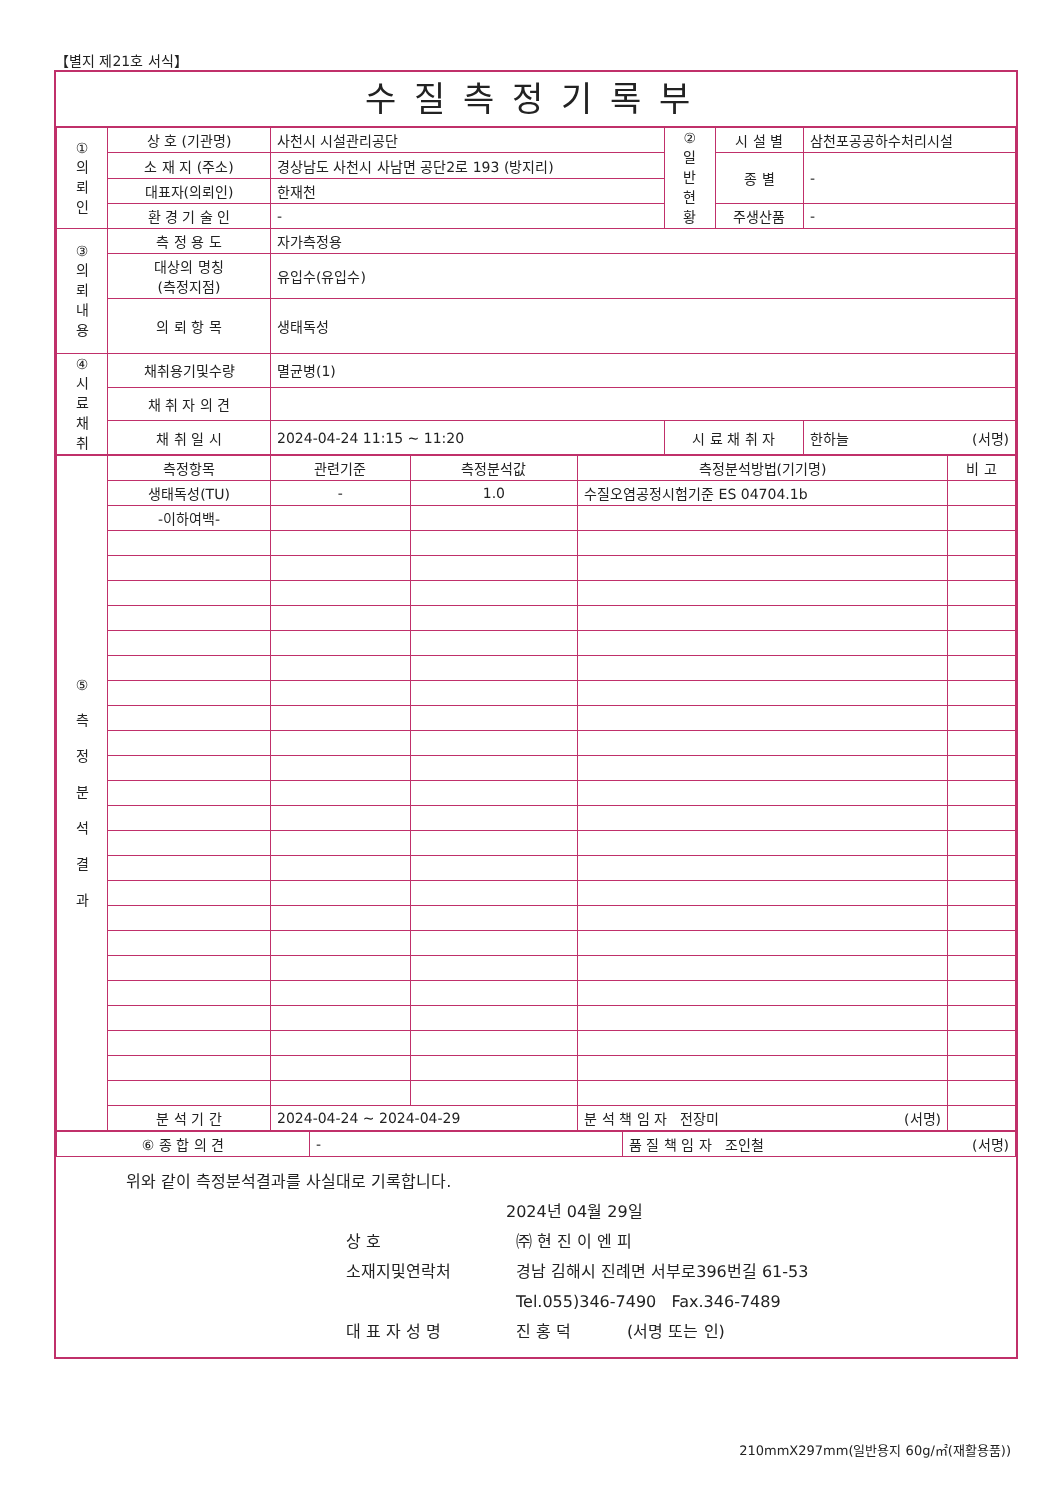【별지 제21호 서식】
수질측정기록부
| ① 의 뢰 인 | 상 호 (기관명) | 사천시 시설관리공단 | ② 일 반 현 황 | 시 설 별 | 삼천포공공하수처리시설 |
| | 소 재 지 (주소) | 경상남도 사천시 사남면 공단2로 193 (방지리) | | 종 별 | - |
| | 대표자(의뢰인) | 한재천 | | | |
| | 환 경 기 술 인 | - | | 주생산품 | - |
| ③ 의 뢰 내 용 | 측 정 용 도 | 자가측정용 | | | |
| | 대상의 명칭 (측정지점) | 유입수(유입수) | | | |
| | 의 뢰 항 목 | 생태독성 | | | |
| ④ 시 료 채 취 | 채취용기및수량 | 멸균병(1) | | | |
| | 채 취 자 의 견 | | | | |
| | 채 취 일 시 | 2024-04-24 11:15 ~ 11:20 | 시 료 채 취 자 | | 한하늘 (서명) |
| ⑤ 측 정 분 석 결 과 | 측정항목 | 관련기준 | 측정분석값 | 측정분석방법(기기명) | 비 고 |
| | 생태독성(TU) | - | 1.0 | 수질오염공정시험기준 ES 04704.1b | |
| | -이하여백- | | | | |
| | 분 석 기 간 | 2024-04-24 ~ 2024-04-29 | | 분 석 책 임 자 전장미 (서명) | |
| ⑥ 종 합 의 견 | - | 품 질 책 임 자 조인철 (서명) |
위와 같이 측정분석결과를 사실대로 기록합니다.
2024년 04월 29일
상 호 ㈜ 현 진 이 엔 피
소재지및연락처 경남 김해시 진례면 서부로396번길 61-53
Tel.055)346-7490 Fax.346-7489
대 표 자 성 명 진 홍 덕 (서명 또는 인)
210mmX297mm(일반용지 60g/㎡(재활용품))